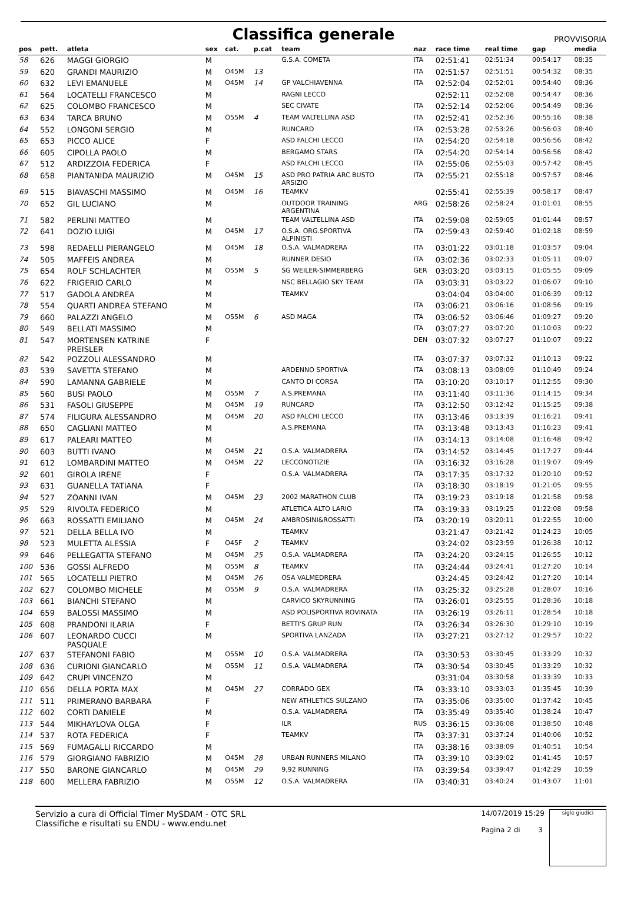Classifica generale
PROVVISORIA
| pos | pett. | atleta | sex | cat. | p.cat | team | naz | race time | real time | gap | media |
| --- | --- | --- | --- | --- | --- | --- | --- | --- | --- | --- | --- |
| 58 | 626 | MAGGI GIORGIO | M | | | G.S.A. COMETA | ITA | 02:51:41 | 02:51:34 | 00:54:17 | 08:35 |
| 59 | 620 | GRANDI MAURIZIO | M | O45M | 13 | | ITA | 02:51:57 | 02:51:51 | 00:54:32 | 08:35 |
| 60 | 632 | LEVI EMANUELE | M | O45M | 14 | GP VALCHIAVENNA | ITA | 02:52:04 | 02:52:01 | 00:54:40 | 08:36 |
| 61 | 564 | LOCATELLI FRANCESCO | M | | | RAGNI LECCO | | 02:52:11 | 02:52:08 | 00:54:47 | 08:36 |
| 62 | 625 | COLOMBO FRANCESCO | M | | | SEC CIVATE | ITA | 02:52:14 | 02:52:06 | 00:54:49 | 08:36 |
| 63 | 634 | TARCA BRUNO | M | O55M | 4 | TEAM VALTELLINA ASD | ITA | 02:52:41 | 02:52:36 | 00:55:16 | 08:38 |
| 64 | 552 | LONGONI SERGIO | M | | | RUNCARD | ITA | 02:53:28 | 02:53:26 | 00:56:03 | 08:40 |
| 65 | 653 | PICCO ALICE | F | | | ASD FALCHI LECCO | ITA | 02:54:20 | 02:54:18 | 00:56:56 | 08:42 |
| 66 | 605 | CIPOLLA PAOLO | M | | | BERGAMO STARS | ITA | 02:54:20 | 02:54:14 | 00:56:56 | 08:42 |
| 67 | 512 | ARDIZZOIA FEDERICA | F | | | ASD FALCHI LECCO | ITA | 02:55:06 | 02:55:03 | 00:57:42 | 08:45 |
| 68 | 658 | PIANTANIDA MAURIZIO | M | O45M | 15 | ASD PRO PATRIA ARC BUSTO ARSIZIO | ITA | 02:55:21 | 02:55:18 | 00:57:57 | 08:46 |
| 69 | 515 | BIAVASCHI MASSIMO | M | O45M | 16 | TEAMKV | | 02:55:41 | 02:55:39 | 00:58:17 | 08:47 |
| 70 | 652 | GIL LUCIANO | M | | | OUTDOOR TRAINING ARGENTINA | ARG | 02:58:26 | 02:58:24 | 01:01:01 | 08:55 |
| 71 | 582 | PERLINI MATTEO | M | | | TEAM VALTELLINA ASD | ITA | 02:59:08 | 02:59:05 | 01:01:44 | 08:57 |
| 72 | 641 | DOZIO LUIGI | M | O45M | 17 | O.S.A. ORG.SPORTIVA ALPINISTI | ITA | 02:59:43 | 02:59:40 | 01:02:18 | 08:59 |
| 73 | 598 | REDAELLI PIERANGELO | M | O45M | 18 | O.S.A. VALMADRERA | ITA | 03:01:22 | 03:01:18 | 01:03:57 | 09:04 |
| 74 | 505 | MAFFEIS ANDREA | M | | | RUNNER DESIO | ITA | 03:02:36 | 03:02:33 | 01:05:11 | 09:07 |
| 75 | 654 | ROLF SCHLACHTER | M | O55M | 5 | SG WEILER-SIMMERBERG | GER | 03:03:20 | 03:03:15 | 01:05:55 | 09:09 |
| 76 | 622 | FRIGERIO CARLO | M | | | NSC BELLAGIO SKY TEAM | ITA | 03:03:31 | 03:03:22 | 01:06:07 | 09:10 |
| 77 | 517 | GADOLA ANDREA | M | | | TEAMKV | | 03:04:04 | 03:04:00 | 01:06:39 | 09:12 |
| 78 | 554 | QUARTI ANDREA STEFANO | M | | | | ITA | 03:06:21 | 03:06:16 | 01:08:56 | 09:19 |
| 79 | 660 | PALAZZI ANGELO | M | O55M | 6 | ASD MAGA | ITA | 03:06:52 | 03:06:46 | 01:09:27 | 09:20 |
| 80 | 549 | BELLATI MASSIMO | M | | | | ITA | 03:07:27 | 03:07:20 | 01:10:03 | 09:22 |
| 81 | 547 | MORTENSEN KATRINE PREISLER | F | | | | DEN | 03:07:32 | 03:07:27 | 01:10:07 | 09:22 |
| 82 | 542 | POZZOLI ALESSANDRO | M | | | | ITA | 03:07:37 | 03:07:32 | 01:10:13 | 09:22 |
| 83 | 539 | SAVETTA STEFANO | M | | | ARDENNO SPORTIVA | ITA | 03:08:13 | 03:08:09 | 01:10:49 | 09:24 |
| 84 | 590 | LAMANNA GABRIELE | M | | | CANTO DI CORSA | ITA | 03:10:20 | 03:10:17 | 01:12:55 | 09:30 |
| 85 | 560 | BUSI PAOLO | M | O55M | 7 | A.S.PREMANA | ITA | 03:11:40 | 03:11:36 | 01:14:15 | 09:34 |
| 86 | 531 | FASOLI GIUSEPPE | M | O45M | 19 | RUNCARD | ITA | 03:12:50 | 03:12:42 | 01:15:25 | 09:38 |
| 87 | 574 | FILIGURA ALESSANDRO | M | O45M | 20 | ASD FALCHI LECCO | ITA | 03:13:46 | 03:13:39 | 01:16:21 | 09:41 |
| 88 | 650 | CAGLIANI MATTEO | M | | | A.S.PREMANA | ITA | 03:13:48 | 03:13:43 | 01:16:23 | 09:41 |
| 89 | 617 | PALEARI MATTEO | M | | | | ITA | 03:14:13 | 03:14:08 | 01:16:48 | 09:42 |
| 90 | 603 | BUTTI IVANO | M | O45M | 21 | O.S.A. VALMADRERA | ITA | 03:14:52 | 03:14:45 | 01:17:27 | 09:44 |
| 91 | 612 | LOMBARDINI MATTEO | M | O45M | 22 | LECCONOTIZIE | ITA | 03:16:32 | 03:16:28 | 01:19:07 | 09:49 |
| 92 | 601 | GIROLA IRENE | F | | | O.S.A. VALMADRERA | ITA | 03:17:35 | 03:17:32 | 01:20:10 | 09:52 |
| 93 | 631 | GUANELLA TATIANA | F | | | | ITA | 03:18:30 | 03:18:19 | 01:21:05 | 09:55 |
| 94 | 527 | ZOANNI IVAN | M | O45M | 23 | 2002 MARATHON CLUB | ITA | 03:19:23 | 03:19:18 | 01:21:58 | 09:58 |
| 95 | 529 | RIVOLTA FEDERICO | M | | | ATLETICA ALTO LARIO | ITA | 03:19:33 | 03:19:25 | 01:22:08 | 09:58 |
| 96 | 663 | ROSSATTI EMILIANO | M | O45M | 24 | AMBROSINI&ROSSATTI | ITA | 03:20:19 | 03:20:11 | 01:22:55 | 10:00 |
| 97 | 521 | DELLA BELLA IVO | M | | | TEAMKV | | 03:21:47 | 03:21:42 | 01:24:23 | 10:05 |
| 98 | 523 | MULETTA ALESSIA | F | O45F | 2 | TEAMKV | | 03:24:02 | 03:23:59 | 01:26:38 | 10:12 |
| 99 | 646 | PELLEGATTA STEFANO | M | O45M | 25 | O.S.A. VALMADRERA | ITA | 03:24:20 | 03:24:15 | 01:26:55 | 10:12 |
| 100 | 536 | GOSSI ALFREDO | M | O55M | 8 | TEAMKV | ITA | 03:24:44 | 03:24:41 | 01:27:20 | 10:14 |
| 101 | 565 | LOCATELLI PIETRO | M | O45M | 26 | OSA VALMEDRERA | | 03:24:45 | 03:24:42 | 01:27:20 | 10:14 |
| 102 | 627 | COLOMBO MICHELE | M | O55M | 9 | O.S.A. VALMADRERA | ITA | 03:25:32 | 03:25:28 | 01:28:07 | 10:16 |
| 103 | 661 | BIANCHI STEFANO | M | | | CARVICO SKYRUNNING | ITA | 03:26:01 | 03:25:55 | 01:28:36 | 10:18 |
| 104 | 659 | BALOSSI MASSIMO | M | | | ASD POLISPORTIVA ROVINATA | ITA | 03:26:19 | 03:26:11 | 01:28:54 | 10:18 |
| 105 | 608 | PRANDONI ILARIA | F | | | BETTI'S GRUP RUN | ITA | 03:26:34 | 03:26:30 | 01:29:10 | 10:19 |
| 106 | 607 | LEONARDO CUCCI PASQUALE | M | | | SPORTIVA LANZADA | ITA | 03:27:21 | 03:27:12 | 01:29:57 | 10:22 |
| 107 | 637 | STEFANONI FABIO | M | O55M | 10 | O.S.A. VALMADRERA | ITA | 03:30:53 | 03:30:45 | 01:33:29 | 10:32 |
| 108 | 636 | CURIONI GIANCARLO | M | O55M | 11 | O.S.A. VALMADRERA | ITA | 03:30:54 | 03:30:45 | 01:33:29 | 10:32 |
| 109 | 642 | CRUPI VINCENZO | M | | | | | 03:31:04 | 03:30:58 | 01:33:39 | 10:33 |
| 110 | 656 | DELLA PORTA MAX | M | O45M | 27 | CORRADO GEX | ITA | 03:33:10 | 03:33:03 | 01:35:45 | 10:39 |
| 111 | 511 | PRIMERANO BARBARA | F | | | NEW ATHLETICS SULZANO | ITA | 03:35:06 | 03:35:00 | 01:37:42 | 10:45 |
| 112 | 602 | CORTI DANIELE | M | | | O.S.A. VALMADRERA | ITA | 03:35:49 | 03:35:40 | 01:38:24 | 10:47 |
| 113 | 544 | MIKHAYLOVA OLGA | F | | | ILR | RUS | 03:36:15 | 03:36:08 | 01:38:50 | 10:48 |
| 114 | 537 | ROTA FEDERICA | F | | | TEAMKV | ITA | 03:37:31 | 03:37:24 | 01:40:06 | 10:52 |
| 115 | 569 | FUMAGALLI RICCARDO | M | | | | ITA | 03:38:16 | 03:38:09 | 01:40:51 | 10:54 |
| 116 | 579 | GIORGIANO FABRIZIO | M | O45M | 28 | URBAN RUNNERS MILANO | ITA | 03:39:10 | 03:39:02 | 01:41:45 | 10:57 |
| 117 | 550 | BARONE GIANCARLO | M | O45M | 29 | 9,92 RUNNING | ITA | 03:39:54 | 03:39:47 | 01:42:29 | 10:59 |
| 118 | 600 | MELLERA FABRIZIO | M | O55M | 12 | O.S.A. VALMADRERA | ITA | 03:40:31 | 03:40:24 | 01:43:07 | 11:01 |
Servizio a cura di Official Timer MySDAM - OTC SRL
Classifiche e risultati su ENDU - www.endu.net
14/07/2019 15:29
Pagina 2 di 3
sigle giudici